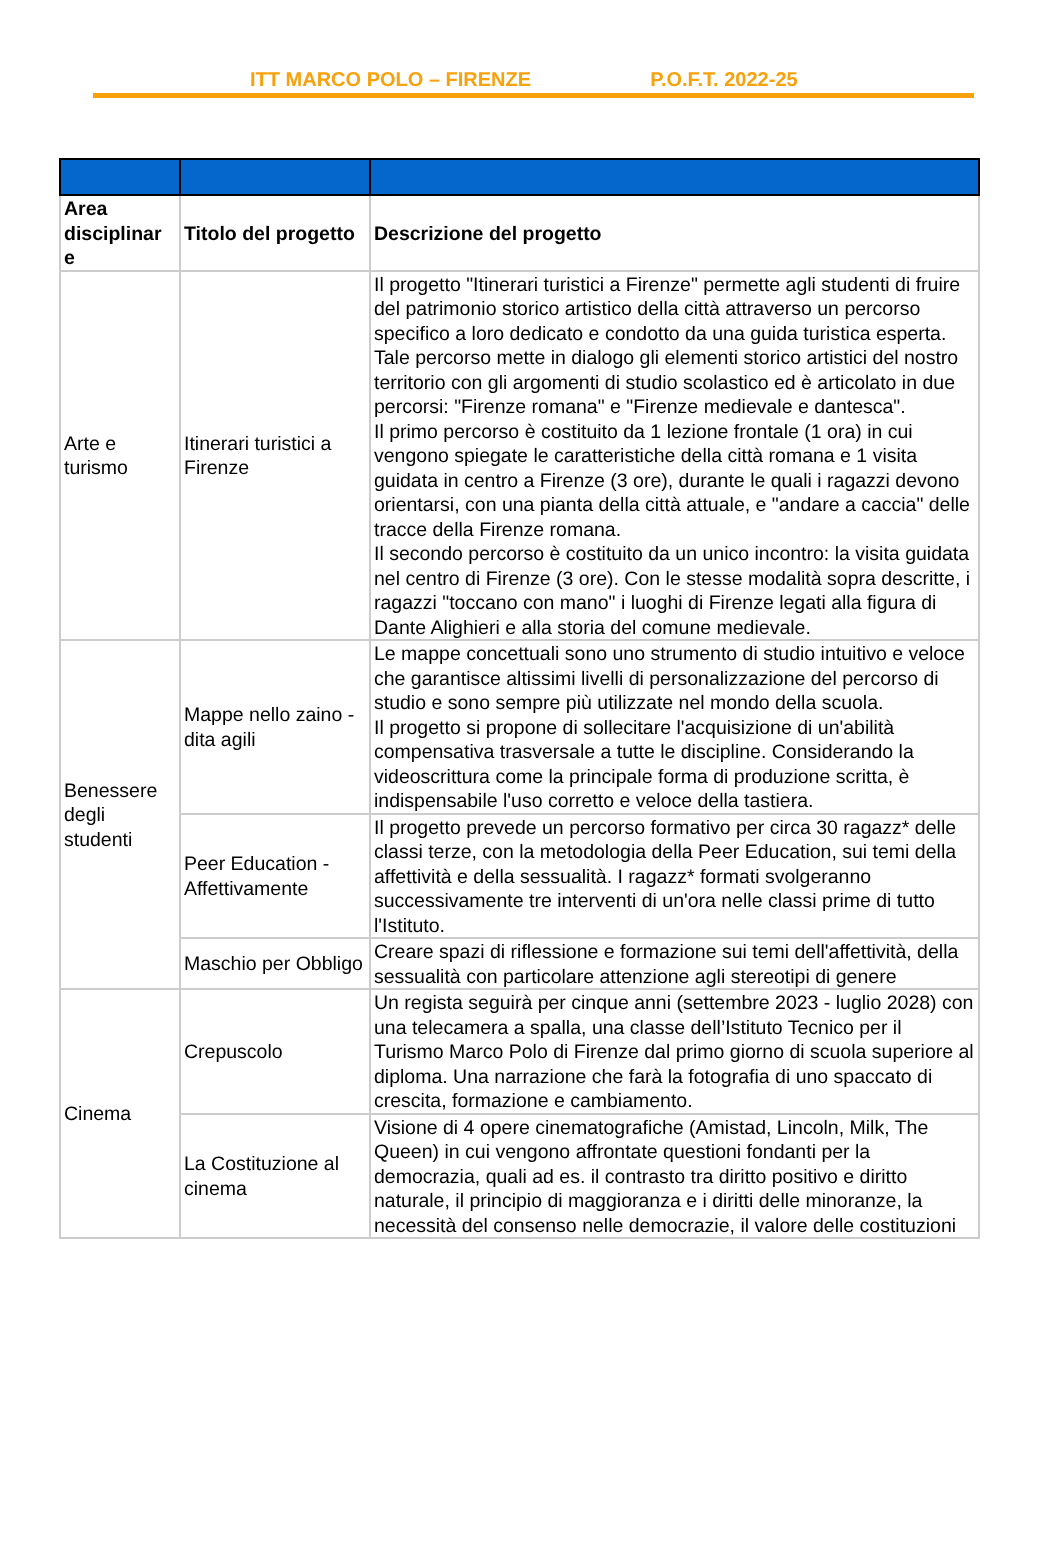ITT MARCO POLO – FIRENZE P.O.F.T. 2022-25
| Area disciplinar e | Titolo del progetto | Descrizione del progetto |
| --- | --- | --- |
| Arte e turismo | Itinerari turistici a Firenze | Il progetto "Itinerari turistici a Firenze" permette agli studenti di fruire del patrimonio storico artistico della città attraverso un percorso specifico a loro dedicato e condotto da una guida turistica esperta. Tale percorso mette in dialogo gli elementi storico artistici del nostro territorio con gli argomenti di studio scolastico ed è articolato in due percorsi: "Firenze romana" e "Firenze medievale e dantesca". Il primo percorso è costituito da 1 lezione frontale (1 ora) in cui vengono spiegate le caratteristiche della città romana e 1 visita guidata in centro a Firenze (3 ore), durante le quali i ragazzi devono orientarsi, con una pianta della città attuale, e "andare a caccia" delle tracce della Firenze romana. Il secondo percorso è costituito da un unico incontro: la visita guidata nel centro di Firenze (3 ore). Con le stesse modalità sopra descritte, i ragazzi "toccano con mano" i luoghi di Firenze legati alla figura di Dante Alighieri e alla storia del comune medievale. |
| Benessere degli studenti | Mappe nello zaino - dita agili | Le mappe concettuali sono uno strumento di studio intuitivo e veloce che garantisce altissimi livelli di personalizzazione del percorso di studio e sono sempre più utilizzate nel mondo della scuola. Il progetto si propone di sollecitare l'acquisizione di un'abilità compensativa trasversale a tutte le discipline. Considerando la videoscrittura come la principale forma di produzione scritta, è indispensabile l'uso corretto e veloce della tastiera. |
| | Peer Education - Affettivamente | Il progetto prevede un percorso formativo per circa 30 ragazz* delle classi terze, con la metodologia della Peer Education, sui temi della affettività e della sessualità. I ragazz* formati svolgeranno successivamente tre interventi di un'ora nelle classi prime di tutto l'Istituto. |
| | Maschio per Obbligo | Creare spazi di riflessione e formazione sui temi dell'affettività, della sessualità con particolare attenzione agli stereotipi di genere |
| Cinema | Crepuscolo | Un regista seguirà per cinque anni (settembre 2023 - luglio 2028) con una telecamera a spalla, una classe dell’Istituto Tecnico per il Turismo Marco Polo di Firenze dal primo giorno di scuola superiore al diploma. Una narrazione che farà la fotografia di uno spaccato di crescita, formazione e cambiamento. |
| | La Costituzione al cinema | Visione di 4 opere cinematografiche (Amistad, Lincoln, Milk, The Queen) in cui vengono affrontate questioni fondanti per la democrazia, quali ad es. il contrasto tra diritto positivo e diritto naturale, il principio di maggioranza e i diritti delle minoranze, la necessità del consenso nelle democrazie, il valore delle costituzioni |